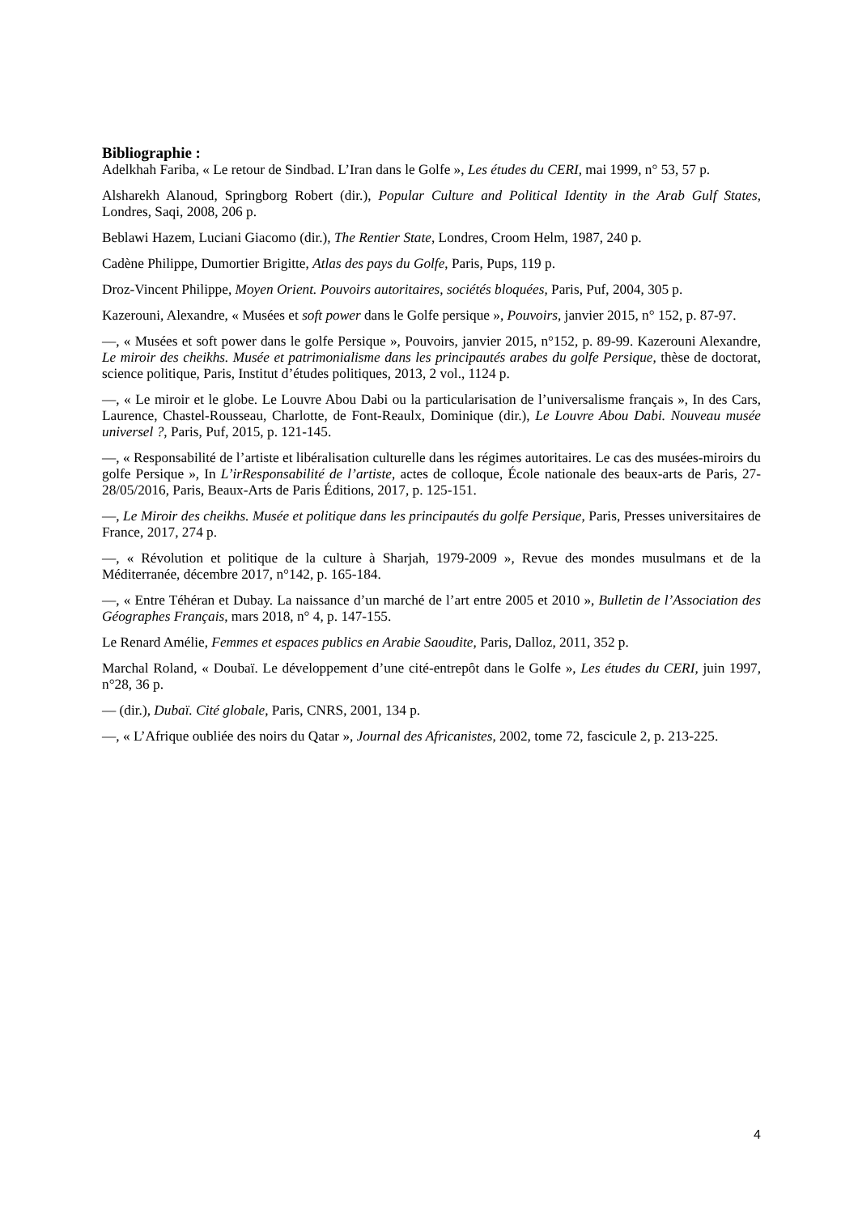Bibliographie :
Adelkhah Fariba, « Le retour de Sindbad. L’Iran dans le Golfe », Les études du CERI, mai 1999, n° 53, 57 p.
Alsharekh Alanoud, Springborg Robert (dir.), Popular Culture and Political Identity in the Arab Gulf States, Londres, Saqi, 2008, 206 p.
Beblawi Hazem, Luciani Giacomo (dir.), The Rentier State, Londres, Croom Helm, 1987, 240 p.
Cadène Philippe, Dumortier Brigitte, Atlas des pays du Golfe, Paris, Pups, 119 p.
Droz-Vincent Philippe, Moyen Orient. Pouvoirs autoritaires, sociétés bloquées, Paris, Puf, 2004, 305 p.
Kazerouni, Alexandre, « Musées et soft power dans le Golfe persique », Pouvoirs, janvier 2015, n° 152, p. 87-97.
—, « Musées et soft power dans le golfe Persique », Pouvoirs, janvier 2015, n°152, p. 89-99. Kazerouni Alexandre, Le miroir des cheikhs. Musée et patrimonialisme dans les principautés arabes du golfe Persique, thèse de doctorat, science politique, Paris, Institut d’études politiques, 2013, 2 vol., 1124 p.
—, « Le miroir et le globe. Le Louvre Abou Dabi ou la particularisation de l’universalisme français », In des Cars, Laurence, Chastel-Rousseau, Charlotte, de Font-Reaulx, Dominique (dir.), Le Louvre Abou Dabi. Nouveau musée universel ?, Paris, Puf, 2015, p. 121-145.
—, « Responsabilité de l’artiste et libéralisation culturelle dans les régimes autoritaires. Le cas des musées-miroirs du golfe Persique », In L’irResponsabilité de l’artiste, actes de colloque, École nationale des beaux-arts de Paris, 27-28/05/2016, Paris, Beaux-Arts de Paris Éditions, 2017, p. 125-151.
—, Le Miroir des cheikhs. Musée et politique dans les principautés du golfe Persique, Paris, Presses universitaires de France, 2017, 274 p.
—, « Révolution et politique de la culture à Sharjah, 1979-2009 », Revue des mondes musulmans et de la Méditerranée, décembre 2017, n°142, p. 165-184.
—, « Entre Téhéran et Dubay. La naissance d’un marché de l’art entre 2005 et 2010 », Bulletin de l’Association des Géographes Français, mars 2018, n° 4, p. 147-155.
Le Renard Amélie, Femmes et espaces publics en Arabie Saoudite, Paris, Dalloz, 2011, 352 p.
Marchal Roland, « Doubaï. Le développement d’une cité-entrepôt dans le Golfe », Les études du CERI, juin 1997, n°28, 36 p.
— (dir.), Dubaï. Cité globale, Paris, CNRS, 2001, 134 p.
—, « L’Afrique oubliée des noirs du Qatar », Journal des Africanistes, 2002, tome 72, fascicule 2, p. 213-225.
4